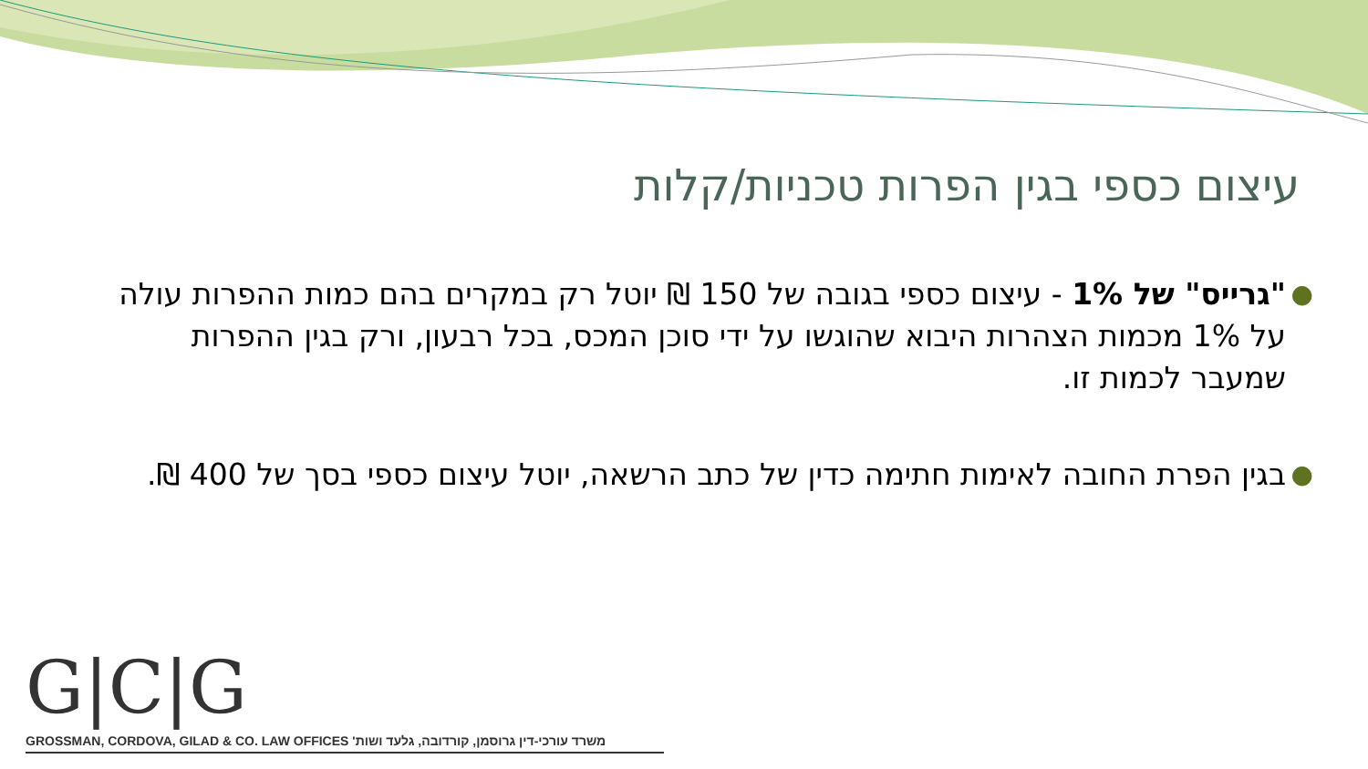עיצום כספי בגין הפרות טכניות/קלות
● "גרייס" של 1% - עיצום כספי בגובה של 150 ₪ יוטל רק במקרים בהם כמות ההפרות עולה על 1% מכמות הצהרות היבוא שהוגשו על ידי סוכן המכס, בכל רבעון, ורק בגין ההפרות שמעבר לכמות זו.
● בגין הפרת החובה לאימות חתימה כדין של כתב הרשאה, יוטל עיצום כספי בסך של 400 ₪.
G|C|G
GROSSMAN, CORDOVA, GILAD & CO. LAW OFFICES משרד עורכי-דין גרוסמן, קורדובה, גלעד ושות'